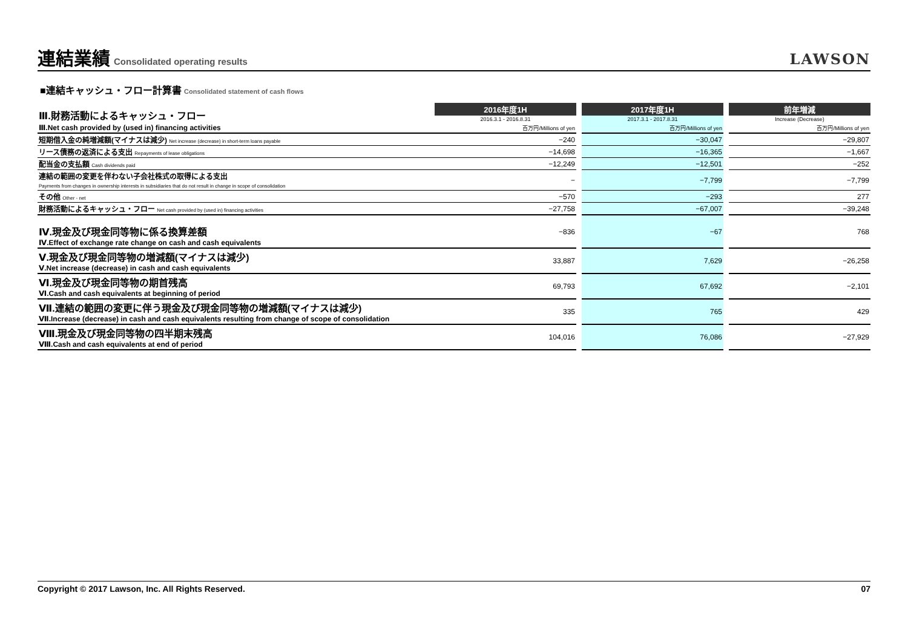連結業績 Consolidated operating results
LAWSON
■連結キャッシュ・フロー計算書 Consolidated statement of cash flows
| Ⅲ.財務活動によるキャッシュ・フロー | 2016年度1H | | 2017年度1H | | 前年増減 |
| | 2016.3.1 - 2016.8.31 | | 2017.3.1 - 2017.8.31 | | Increase (Decrease) |
| Ⅲ.Net cash provided by (used in) financing activities | 百万円/Millions of yen | | 百万円/Millions of yen | | 百万円/Millions of yen |
| 短期借入金の純増減額(マイナスは減少) Net increase (decrease) in short-term loans payable | −240 | | −30,047 | | −29,807 |
| リース債務の返済による支出 Repayments of lease obligations | −14,698 | | −16,365 | | −1,667 |
| 配当金の支払額 Cash dividends paid | −12,249 | | −12,501 | | −252 |
| 連結の範囲の変更を伴わない子会社株式の取得による支出 Payments from changes in ownership interests in subsidiaries that do not result in change in scope of consolidation | − | | −7,799 | | −7,799 |
| その他 Other - net | −570 | | −293 | | 277 |
| 財務活動によるキャッシュ・フロー Net cash provided by (used in) financing activities | −27,758 | | −67,007 | | −39,248 |
| Ⅳ.現金及び現金同等物に係る換算差額 Ⅳ.Effect of exchange rate change on cash and cash equivalents | −836 | | −67 | | 768 |
| Ⅴ.現金及び現金同等物の増減額(マイナスは減少) Ⅴ.Net increase (decrease) in cash and cash equivalents | 33,887 | | 7,629 | | −26,258 |
| Ⅵ.現金及び現金同等物の期首残高 Ⅵ.Cash and cash equivalents at beginning of period | 69,793 | | 67,692 | | −2,101 |
| Ⅶ.連結の範囲の変更に伴う現金及び現金同等物の増減額(マイナスは減少) Ⅶ.Increase (decrease) in cash and cash equivalents resulting from change of scope of consolidation | 335 | | 765 | | 429 |
| Ⅷ.現金及び現金同等物の四半期末残高 Ⅷ.Cash and cash equivalents at end of period | 104,016 | | 76,086 | | −27,929 |
Copyright © 2017 Lawson, Inc. All Rights Reserved. 07